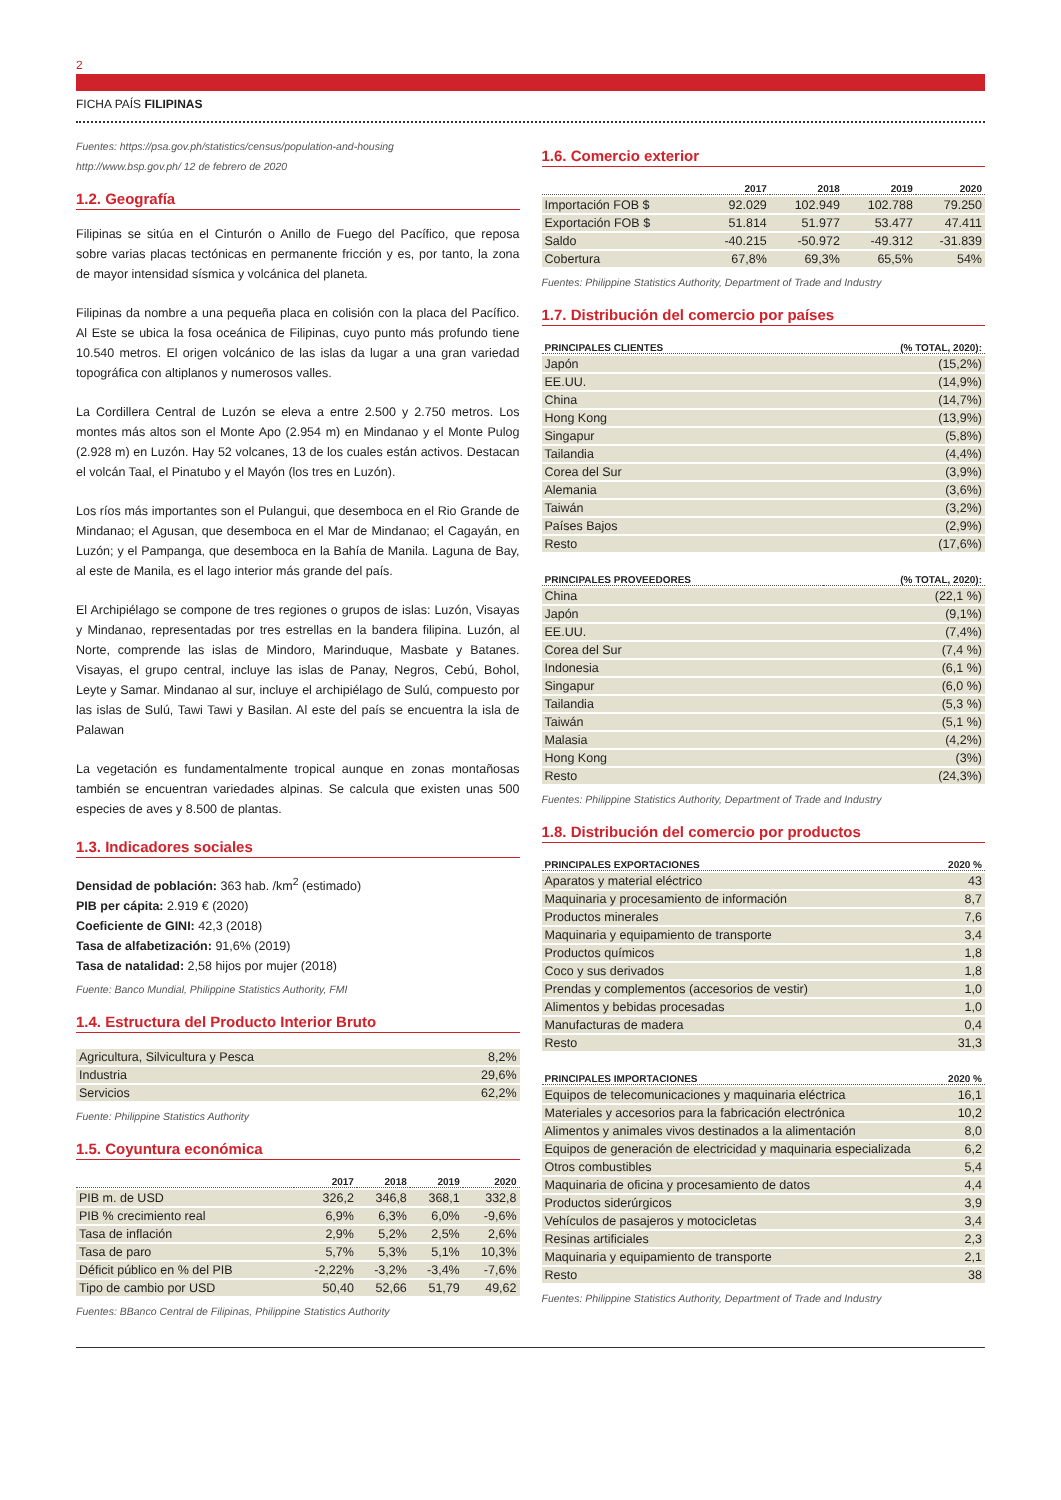2
FICHA PAÍS FILIPINAS
Fuentes: https://psa.gov.ph/statistics/census/population-and-housing
http://www.bsp.gov.ph/ 12 de febrero de 2020
1.2. Geografía
Filipinas se sitúa en el Cinturón o Anillo de Fuego del Pacífico, que reposa sobre varias placas tectónicas en permanente fricción y es, por tanto, la zona de mayor intensidad sísmica y volcánica del planeta.
Filipinas da nombre a una pequeña placa en colisión con la placa del Pacífico. Al Este se ubica la fosa oceánica de Filipinas, cuyo punto más profundo tiene 10.540 metros. El origen volcánico de las islas da lugar a una gran variedad topográfica con altiplanos y numerosos valles.
La Cordillera Central de Luzón se eleva a entre 2.500 y 2.750 metros. Los montes más altos son el Monte Apo (2.954 m) en Mindanao y el Monte Pulog (2.928 m) en Luzón. Hay 52 volcanes, 13 de los cuales están activos. Destacan el volcán Taal, el Pinatubo y el Mayón (los tres en Luzón).
Los ríos más importantes son el Pulangui, que desemboca en el Rio Grande de Mindanao; el Agusan, que desemboca en el Mar de Mindanao; el Cagayán, en Luzón; y el Pampanga, que desemboca en la Bahía de Manila. Laguna de Bay, al este de Manila, es el lago interior más grande del país.
El Archipiélago se compone de tres regiones o grupos de islas: Luzón, Visayas y Mindanao, representadas por tres estrellas en la bandera filipina. Luzón, al Norte, comprende las islas de Mindoro, Marinduque, Masbate y Batanes. Visayas, el grupo central, incluye las islas de Panay, Negros, Cebú, Bohol, Leyte y Samar. Mindanao al sur, incluye el archipiélago de Sulú, compuesto por las islas de Sulú, Tawi Tawi y Basilan. Al este del país se encuentra la isla de Palawan
La vegetación es fundamentalmente tropical aunque en zonas montañosas también se encuentran variedades alpinas. Se calcula que existen unas 500 especies de aves y 8.500 de plantas.
1.3. Indicadores sociales
Densidad de población: 363 hab. /km<sup>2</sup> (estimado)
PIB per cápita: 2.919 € (2020)
Coeficiente de GINI: 42,3 (2018)
Tasa de alfabetización: 91,6% (2019)
Tasa de natalidad: 2,58 hijos por mujer (2018)
Fuente: Banco Mundial, Philippine Statistics Authority, FMI
1.4. Estructura del Producto Interior Bruto
| Agricultura, Silvicultura y Pesca | 8,2% |
| Industria | 29,6% |
| Servicios | 62,2% |
Fuente: Philippine Statistics Authority
1.5. Coyuntura económica
| | 2017 | 2018 | 2019 | 2020 |
| --- | --- | --- | --- | --- |
| PIB m. de USD | 326,2 | 346,8 | 368,1 | 332,8 |
| PIB % crecimiento real | 6,9% | 6,3% | 6,0% | -9,6% |
| Tasa de inflación | 2,9% | 5,2% | 2,5% | 2,6% |
| Tasa de paro | 5,7% | 5,3% | 5,1% | 10,3% |
| Déficit público en % del PIB | -2,22% | -3,2% | -3,4% | -7,6% |
| Tipo de cambio por USD | 50,40 | 52,66 | 51,79 | 49,62 |
Fuentes: BBanco Central de Filipinas, Philippine Statistics Authority
1.6. Comercio exterior
| | 2017 | 2018 | 2019 | 2020 |
| --- | --- | --- | --- | --- |
| Importación FOB $ | 92.029 | 102.949 | 102.788 | 79.250 |
| Exportación FOB $ | 51.814 | 51.977 | 53.477 | 47.411 |
| Saldo | -40.215 | -50.972 | -49.312 | -31.839 |
| Cobertura | 67,8% | 69,3% | 65,5% | 54% |
Fuentes: Philippine Statistics Authority, Department of Trade and Industry
1.7. Distribución del comercio por países
| PRINCIPALES CLIENTES | (% TOTAL, 2020): |
| --- | --- |
| Japón | (15,2%) |
| EE.UU. | (14,9%) |
| China | (14,7%) |
| Hong Kong | (13,9%) |
| Singapur | (5,8%) |
| Tailandia | (4,4%) |
| Corea del Sur | (3,9%) |
| Alemania | (3,6%) |
| Taiwán | (3,2%) |
| Países Bajos | (2,9%) |
| Resto | (17,6%) |
| PRINCIPALES PROVEEDORES | (% TOTAL, 2020): |
| --- | --- |
| China | (22,1 %) |
| Japón | (9,1%) |
| EE.UU. | (7,4%) |
| Corea del Sur | (7,4 %) |
| Indonesia | (6,1 %) |
| Singapur | (6,0 %) |
| Tailandia | (5,3 %) |
| Taiwán | (5,1 %) |
| Malasia | (4,2%) |
| Hong Kong | (3%) |
| Resto | (24,3%) |
Fuentes: Philippine Statistics Authority, Department of Trade and Industry
1.8. Distribución del comercio por productos
| PRINCIPALES EXPORTACIONES | 2020 % |
| --- | --- |
| Aparatos y material eléctrico | 43 |
| Maquinaria y procesamiento de información | 8,7 |
| Productos minerales | 7,6 |
| Maquinaria y equipamiento de transporte | 3,4 |
| Productos químicos | 1,8 |
| Coco y sus derivados | 1,8 |
| Prendas y complementos (accesorios de vestir) | 1,0 |
| Alimentos y bebidas procesadas | 1,0 |
| Manufacturas de madera | 0,4 |
| Resto | 31,3 |
| PRINCIPALES IMPORTACIONES | 2020 % |
| --- | --- |
| Equipos de telecomunicaciones y maquinaria eléctrica | 16,1 |
| Materiales y accesorios para la fabricación electrónica | 10,2 |
| Alimentos y animales vivos destinados a la alimentación | 8,0 |
| Equipos de generación de electricidad y maquinaria especializada | 6,2 |
| Otros combustibles | 5,4 |
| Maquinaria de oficina y procesamiento de datos | 4,4 |
| Productos siderúrgicos | 3,9 |
| Vehículos de pasajeros y motocicletas | 3,4 |
| Resinas artificiales | 2,3 |
| Maquinaria y equipamiento de transporte | 2,1 |
| Resto | 38 |
Fuentes: Philippine Statistics Authority, Department of Trade and Industry